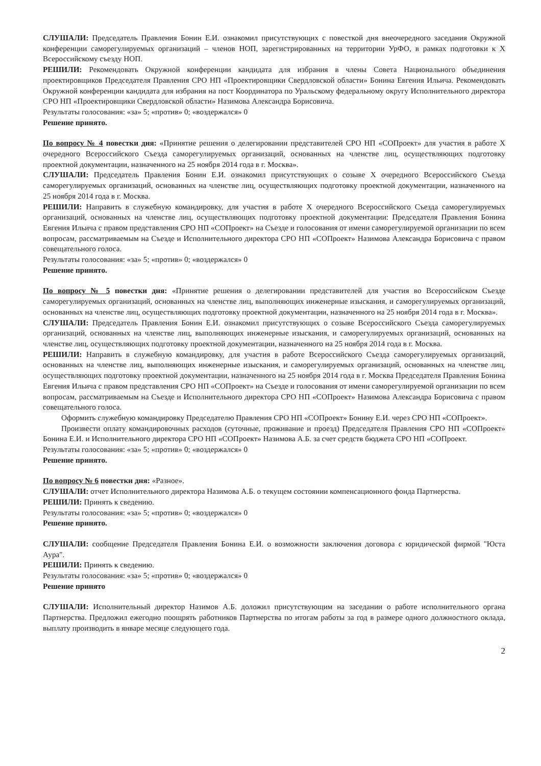СЛУШАЛИ: Председатель Правления Бонин Е.И. ознакомил присутствующих с повесткой дня внеочередного заседания Окружной конференции саморегулируемых организаций – членов НОП, зарегистрированных на территории УрФО, в рамках подготовки к Х Всероссийскому съезду НОП.
РЕШИЛИ: Рекомендовать Окружной конференции кандидата для избрания в члены Совета Национального объединения проектировщиков Председателя Правления СРО НП «Проектировщики Свердловской области» Бонина Евгения Ильича. Рекомендовать Окружной конференции кандидата для избрания на пост Координатора по Уральскому федеральному округу Исполнительного директора СРО НП «Проектировщики Свердловской области» Назимова Александра Борисовича.
Результаты голосования: «за» 5; «против» 0; «воздержался» 0
Решение принято.
По вопросу № 4 повестки дня: «Принятие решения о делегировании представителей СРО НП «СОПроект» для участия в работе Х очередного Всероссийского Съезда саморегулируемых организаций, основанных на членстве лиц, осуществляющих подготовку проектной документации, назначенного на 25 ноября 2014 года в г. Москва».
СЛУШАЛИ: Председатель Правления Бонин Е.И. ознакомил присутствующих о созыве Х очередного Всероссийского Съезда саморегулируемых организаций, основанных на членстве лиц, осуществляющих подготовку проектной документации, назначенного на 25 ноября 2014 года в г. Москва.
РЕШИЛИ: Направить в служебную командировку, для участия в работе Х очередного Всероссийского Съезда саморегулируемых организаций, основанных на членстве лиц, осуществляющих подготовку проектной документации: Председателя Правления Бонина Евгения Ильича с правом представления СРО НП «СОПроект» на Съезде и голосования от имени саморегулируемой организации по всем вопросам, рассматриваемым на Съезде и Исполнительного директора СРО НП «СОПроект» Назимова Александра Борисовича с правом совещательного голоса.
Результаты голосования: «за» 5; «против» 0; «воздержался» 0
Решение принято.
По вопросу № 5 повестки дня: «Принятие решения о делегировании представителей для участия во Всероссийском Съезде саморегулируемых организаций, основанных на членстве лиц, выполняющих инженерные изыскания, и саморегулируемых организаций, основанных на членстве лиц, осуществляющих подготовку проектной документации, назначенного на 25 ноября 2014 года в г. Москва».
СЛУШАЛИ: Председатель Правления Бонин Е.И. ознакомил присутствующих о созыве Всероссийского Съезда саморегулируемых организаций, основанных на членстве лиц, выполняющих инженерные изыскания, и саморегулируемых организаций, основанных на членстве лиц, осуществляющих подготовку проектной документации, назначенного на 25 ноября 2014 года в г. Москва.
РЕШИЛИ: Направить в служебную командировку, для участия в работе Всероссийского Съезда саморегулируемых организаций, основанных на членстве лиц, выполняющих инженерные изыскания, и саморегулируемых организаций, основанных на членстве лиц, осуществляющих подготовку проектной документации, назначенного на 25 ноября 2014 года в г. Москва Председателя Правления Бонина Евгения Ильича с правом представления СРО НП «СОПроект» на Съезде и голосования от имени саморегулируемой организации по всем вопросам, рассматриваемым на Съезде и Исполнительного директора СРО НП «СОПроект» Назимова Александра Борисовича с правом совещательного голоса.
Оформить служебную командировку Председателю Правления СРО НП «СОПроект» Бонину Е.И. через СРО НП «СОПроект».
Произвести оплату командировочных расходов (суточные, проживание и проезд) Председателя Правления СРО НП «СОПроект» Бонина Е.И. и Исполнительного директора СРО НП «СОПроект» Назимова А.Б. за счет средств бюджета СРО НП «СОПроект.
Результаты голосования: «за» 5; «против» 0; «воздержался» 0
Решение принято.
По вопросу № 6 повестки дня: «Разное».
СЛУШАЛИ: отчет Исполнительного директора Назимова А.Б. о текущем состоянии компенсационного фонда Партнерства.
РЕШИЛИ: Принять к сведению.
Результаты голосования: «за» 5; «против» 0; «воздержался» 0
Решение принято.
СЛУШАЛИ: сообщение Председателя Правления Бонина Е.И. о возможности заключения договора с юридической фирмой "Юста Аура".
РЕШИЛИ: Принять к сведению.
Результаты голосования: «за» 5; «против» 0; «воздержался» 0
Решение принято
СЛУШАЛИ: Исполнительный директор Назимов А.Б. доложил присутствующим на заседании о работе исполнительного органа Партнерства. Предложил ежегодно поощрять работников Партнерства по итогам работы за год в размере одного должностного оклада, выплату производить в январе месяце следующего года.
2